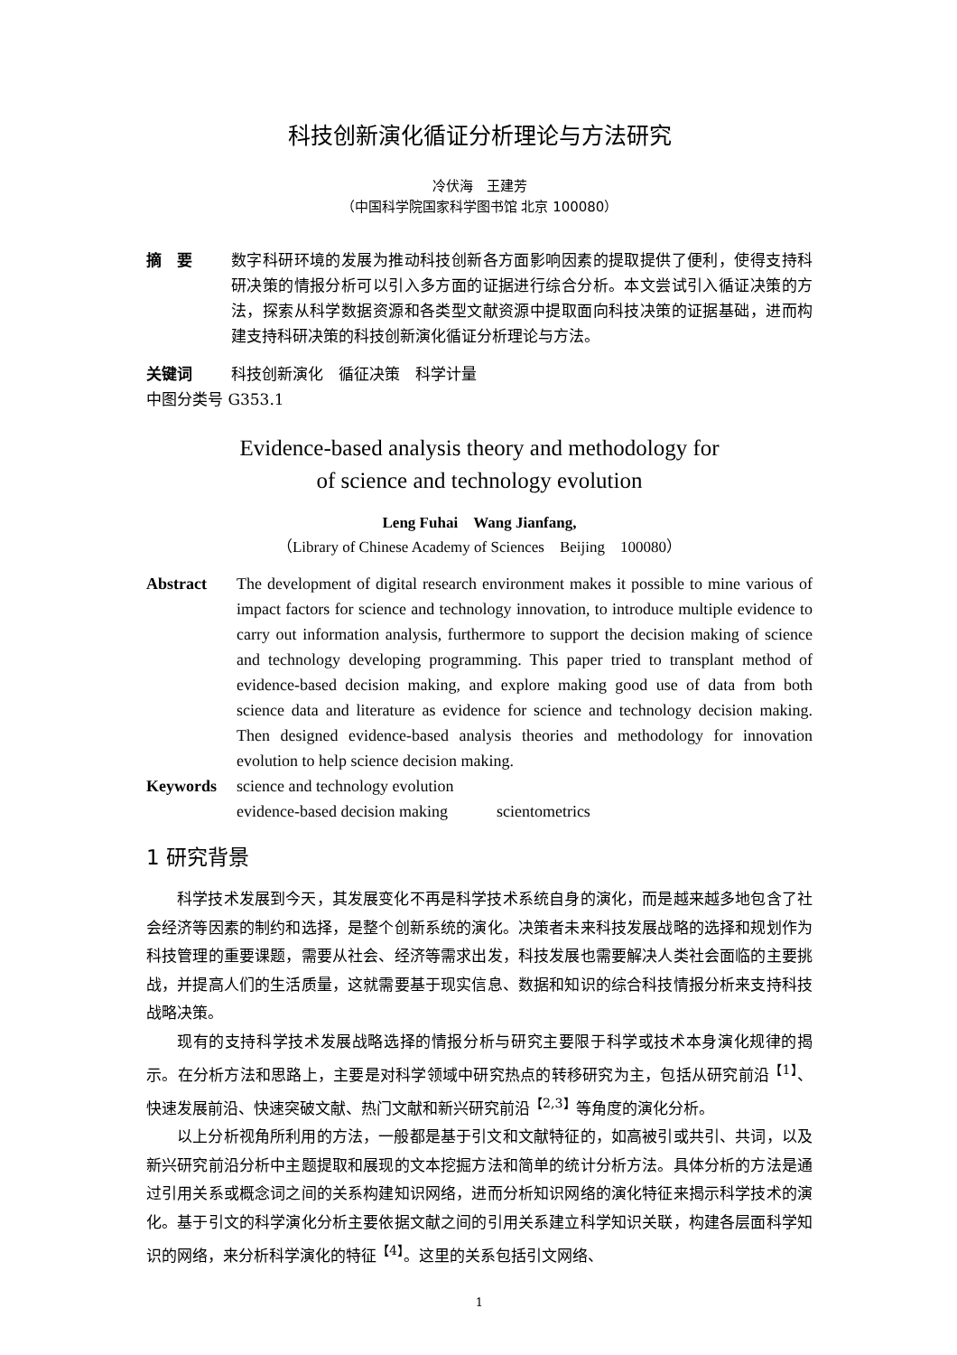科技创新演化循证分析理论与方法研究
冷伏海　王建芳
（中国科学院国家科学图书馆 北京 100080）
摘　要 数字科研环境的发展为推动科技创新各方面影响因素的提取提供了便利，使得支持科研决策的情报分析可以引入多方面的证据进行综合分析。本文尝试引入循证决策的方法，探索从科学数据资源和各类型文献资源中提取面向科技决策的证据基础，进而构建支持科研决策的科技创新演化循证分析理论与方法。
关键词 科技创新演化　循征决策　科学计量
中图分类号 G353.1
Evidence-based analysis theory and methodology for
of science and technology evolution
Leng Fuhai　Wang Jianfang,
（Library of Chinese Academy of Sciences　Beijing　100080）
Abstract The development of digital research environment makes it possible to mine various of impact factors for science and technology innovation, to introduce multiple evidence to carry out information analysis, furthermore to support the decision making of science and technology developing programming. This paper tried to transplant method of evidence-based decision making, and explore making good use of data from both science data and literature as evidence for science and technology decision making. Then designed evidence-based analysis theories and methodology for innovation evolution to help science decision making.
Keywords science and technology evolution
evidence-based decision making　　　scientometrics
1 研究背景
科学技术发展到今天，其发展变化不再是科学技术系统自身的演化，而是越来越多地包含了社会经济等因素的制约和选择，是整个创新系统的演化。决策者未来科技发展战略的选择和规划作为科技管理的重要课题，需要从社会、经济等需求出发，科技发展也需要解决人类社会面临的主要挑战，并提高人们的生活质量，这就需要基于现实信息、数据和知识的综合科技情报分析来支持科技战略决策。
现有的支持科学技术发展战略选择的情报分析与研究主要限于科学或技术本身演化规律的揭示。在分析方法和思路上，主要是对科学领域中研究热点的转移研究为主，包括从研究前沿<sup>【1】</sup>、快速发展前沿、快速突破文献、热门文献和新兴研究前沿<sup>【2,3】</sup>等角度的演化分析。
以上分析视角所利用的方法，一般都是基于引文和文献特征的，如高被引或共引、共词，以及新兴研究前沿分析中主题提取和展现的文本挖掘方法和简单的统计分析方法。具体分析的方法是通过引用关系或概念词之间的关系构建知识网络，进而分析知识网络的演化特征来揭示科学技术的演化。基于引文的科学演化分析主要依据文献之间的引用关系建立科学知识关联，构建各层面科学知识的网络，来分析科学演化的特征<sup>【4】</sup>。这里的关系包括引文网络、
1